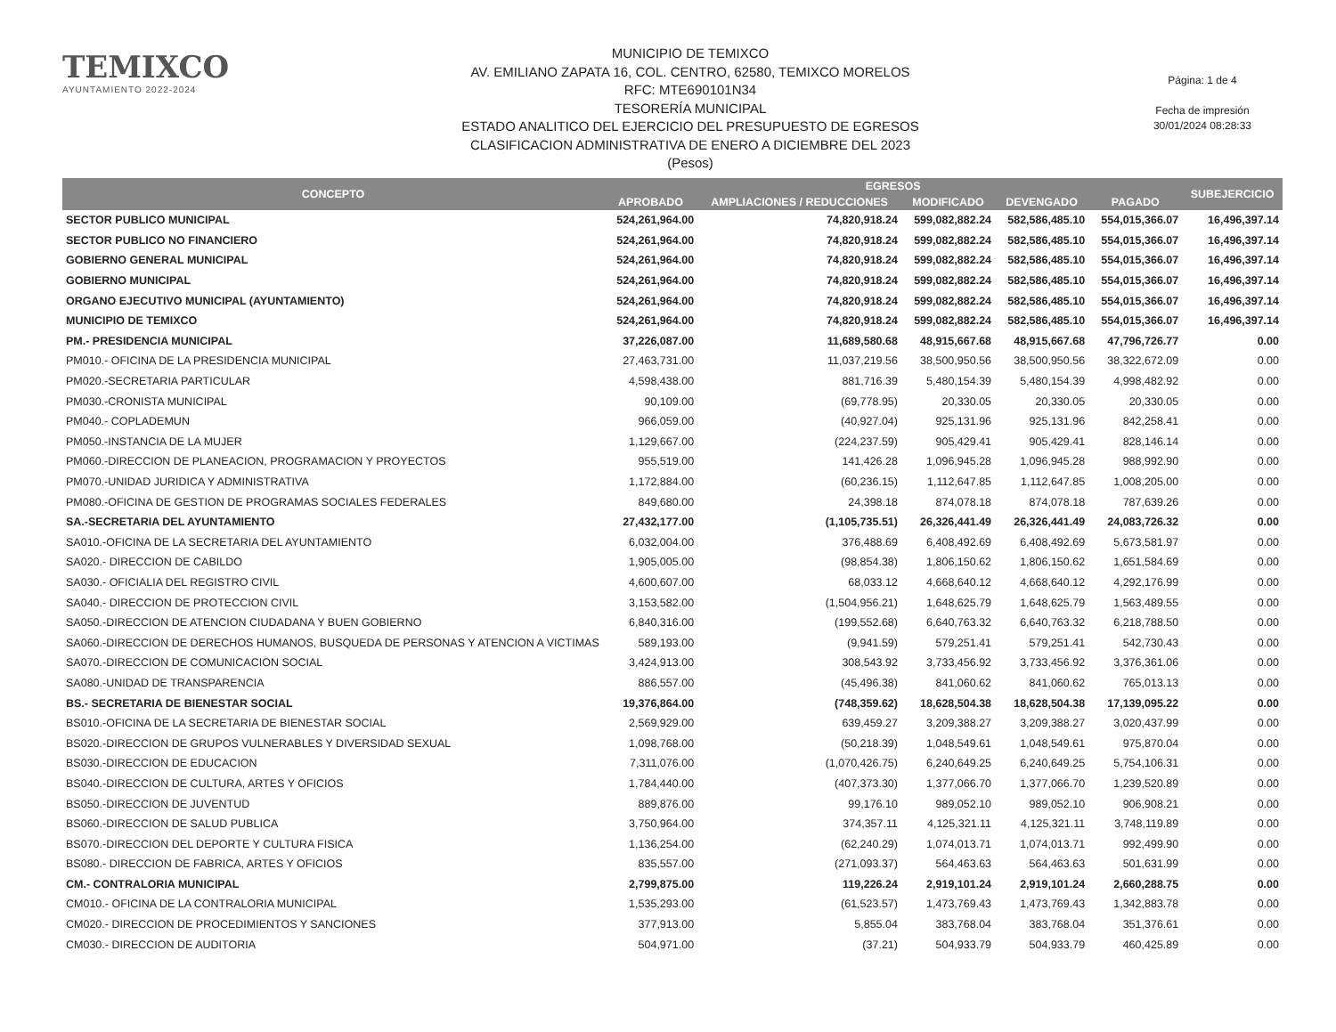TEMIXCO
AYUNTAMIENTO 2022-2024
MUNICIPIO DE TEMIXCO
AV. EMILIANO ZAPATA 16, COL. CENTRO, 62580, TEMIXCO MORELOS
RFC: MTE690101N34
TESORERÍA MUNICIPAL
ESTADO ANALITICO DEL EJERCICIO DEL PRESUPUESTO DE EGRESOS
CLASIFICACION ADMINISTRATIVA DE ENERO A DICIEMBRE DEL 2023
(Pesos)
Página: 1 de 4
Fecha de impresión
30/01/2024 08:28:33
| CONCEPTO | EGRESOS | | | | | SUBEJERCICIO |
| --- | --- | --- | --- | --- | --- | --- |
| | APROBADO | AMPLIACIONES / REDUCCIONES | MODIFICADO | DEVENGADO | PAGADO | |
| SECTOR PUBLICO MUNICIPAL | 524,261,964.00 | 74,820,918.24 | 599,082,882.24 | 582,586,485.10 | 554,015,366.07 | 16,496,397.14 |
| SECTOR PUBLICO NO FINANCIERO | 524,261,964.00 | 74,820,918.24 | 599,082,882.24 | 582,586,485.10 | 554,015,366.07 | 16,496,397.14 |
| GOBIERNO GENERAL MUNICIPAL | 524,261,964.00 | 74,820,918.24 | 599,082,882.24 | 582,586,485.10 | 554,015,366.07 | 16,496,397.14 |
| GOBIERNO MUNICIPAL | 524,261,964.00 | 74,820,918.24 | 599,082,882.24 | 582,586,485.10 | 554,015,366.07 | 16,496,397.14 |
| ORGANO EJECUTIVO MUNICIPAL (AYUNTAMIENTO) | 524,261,964.00 | 74,820,918.24 | 599,082,882.24 | 582,586,485.10 | 554,015,366.07 | 16,496,397.14 |
| MUNICIPIO DE TEMIXCO | 524,261,964.00 | 74,820,918.24 | 599,082,882.24 | 582,586,485.10 | 554,015,366.07 | 16,496,397.14 |
| PM.- PRESIDENCIA MUNICIPAL | 37,226,087.00 | 11,689,580.68 | 48,915,667.68 | 48,915,667.68 | 47,796,726.77 | 0.00 |
| PM010.- OFICINA DE LA PRESIDENCIA MUNICIPAL | 27,463,731.00 | 11,037,219.56 | 38,500,950.56 | 38,500,950.56 | 38,322,672.09 | 0.00 |
| PM020.-SECRETARIA PARTICULAR | 4,598,438.00 | 881,716.39 | 5,480,154.39 | 5,480,154.39 | 4,998,482.92 | 0.00 |
| PM030.-CRONISTA MUNICIPAL | 90,109.00 | (69,778.95) | 20,330.05 | 20,330.05 | 20,330.05 | 0.00 |
| PM040.- COPLADEMUN | 966,059.00 | (40,927.04) | 925,131.96 | 925,131.96 | 842,258.41 | 0.00 |
| PM050.-INSTANCIA DE LA MUJER | 1,129,667.00 | (224,237.59) | 905,429.41 | 905,429.41 | 828,146.14 | 0.00 |
| PM060.-DIRECCION DE PLANEACION, PROGRAMACION Y PROYECTOS | 955,519.00 | 141,426.28 | 1,096,945.28 | 1,096,945.28 | 988,992.90 | 0.00 |
| PM070.-UNIDAD JURIDICA Y ADMINISTRATIVA | 1,172,884.00 | (60,236.15) | 1,112,647.85 | 1,112,647.85 | 1,008,205.00 | 0.00 |
| PM080.-OFICINA DE GESTION DE PROGRAMAS SOCIALES FEDERALES | 849,680.00 | 24,398.18 | 874,078.18 | 874,078.18 | 787,639.26 | 0.00 |
| SA.-SECRETARIA DEL AYUNTAMIENTO | 27,432,177.00 | (1,105,735.51) | 26,326,441.49 | 26,326,441.49 | 24,083,726.32 | 0.00 |
| SA010.-OFICINA DE LA SECRETARIA DEL AYUNTAMIENTO | 6,032,004.00 | 376,488.69 | 6,408,492.69 | 6,408,492.69 | 5,673,581.97 | 0.00 |
| SA020.- DIRECCION DE CABILDO | 1,905,005.00 | (98,854.38) | 1,806,150.62 | 1,806,150.62 | 1,651,584.69 | 0.00 |
| SA030.- OFICIALIA DEL REGISTRO CIVIL | 4,600,607.00 | 68,033.12 | 4,668,640.12 | 4,668,640.12 | 4,292,176.99 | 0.00 |
| SA040.- DIRECCION DE PROTECCION CIVIL | 3,153,582.00 | (1,504,956.21) | 1,648,625.79 | 1,648,625.79 | 1,563,489.55 | 0.00 |
| SA050.-DIRECCION DE ATENCION CIUDADANA Y BUEN GOBIERNO | 6,840,316.00 | (199,552.68) | 6,640,763.32 | 6,640,763.32 | 6,218,788.50 | 0.00 |
| SA060.-DIRECCION DE DERECHOS HUMANOS, BUSQUEDA DE PERSONAS Y ATENCION A VICTIMAS | 589,193.00 | (9,941.59) | 579,251.41 | 579,251.41 | 542,730.43 | 0.00 |
| SA070.-DIRECCION DE COMUNICACION SOCIAL | 3,424,913.00 | 308,543.92 | 3,733,456.92 | 3,733,456.92 | 3,376,361.06 | 0.00 |
| SA080.-UNIDAD DE TRANSPARENCIA | 886,557.00 | (45,496.38) | 841,060.62 | 841,060.62 | 765,013.13 | 0.00 |
| BS.- SECRETARIA DE BIENESTAR SOCIAL | 19,376,864.00 | (748,359.62) | 18,628,504.38 | 18,628,504.38 | 17,139,095.22 | 0.00 |
| BS010.-OFICINA DE LA SECRETARIA DE BIENESTAR SOCIAL | 2,569,929.00 | 639,459.27 | 3,209,388.27 | 3,209,388.27 | 3,020,437.99 | 0.00 |
| BS020.-DIRECCION DE GRUPOS VULNERABLES Y DIVERSIDAD SEXUAL | 1,098,768.00 | (50,218.39) | 1,048,549.61 | 1,048,549.61 | 975,870.04 | 0.00 |
| BS030.-DIRECCION DE EDUCACION | 7,311,076.00 | (1,070,426.75) | 6,240,649.25 | 6,240,649.25 | 5,754,106.31 | 0.00 |
| BS040.-DIRECCION DE CULTURA, ARTES Y OFICIOS | 1,784,440.00 | (407,373.30) | 1,377,066.70 | 1,377,066.70 | 1,239,520.89 | 0.00 |
| BS050.-DIRECCION DE JUVENTUD | 889,876.00 | 99,176.10 | 989,052.10 | 989,052.10 | 906,908.21 | 0.00 |
| BS060.-DIRECCION DE SALUD PUBLICA | 3,750,964.00 | 374,357.11 | 4,125,321.11 | 4,125,321.11 | 3,748,119.89 | 0.00 |
| BS070.-DIRECCION DEL DEPORTE Y CULTURA FISICA | 1,136,254.00 | (62,240.29) | 1,074,013.71 | 1,074,013.71 | 992,499.90 | 0.00 |
| BS080.- DIRECCION DE FABRICA, ARTES Y OFICIOS | 835,557.00 | (271,093.37) | 564,463.63 | 564,463.63 | 501,631.99 | 0.00 |
| CM.- CONTRALORIA MUNICIPAL | 2,799,875.00 | 119,226.24 | 2,919,101.24 | 2,919,101.24 | 2,660,288.75 | 0.00 |
| CM010.- OFICINA DE LA CONTRALORIA MUNICIPAL | 1,535,293.00 | (61,523.57) | 1,473,769.43 | 1,473,769.43 | 1,342,883.78 | 0.00 |
| CM020.- DIRECCION DE PROCEDIMIENTOS Y SANCIONES | 377,913.00 | 5,855.04 | 383,768.04 | 383,768.04 | 351,376.61 | 0.00 |
| CM030.- DIRECCION DE AUDITORIA | 504,971.00 | (37.21) | 504,933.79 | 504,933.79 | 460,425.89 | 0.00 |